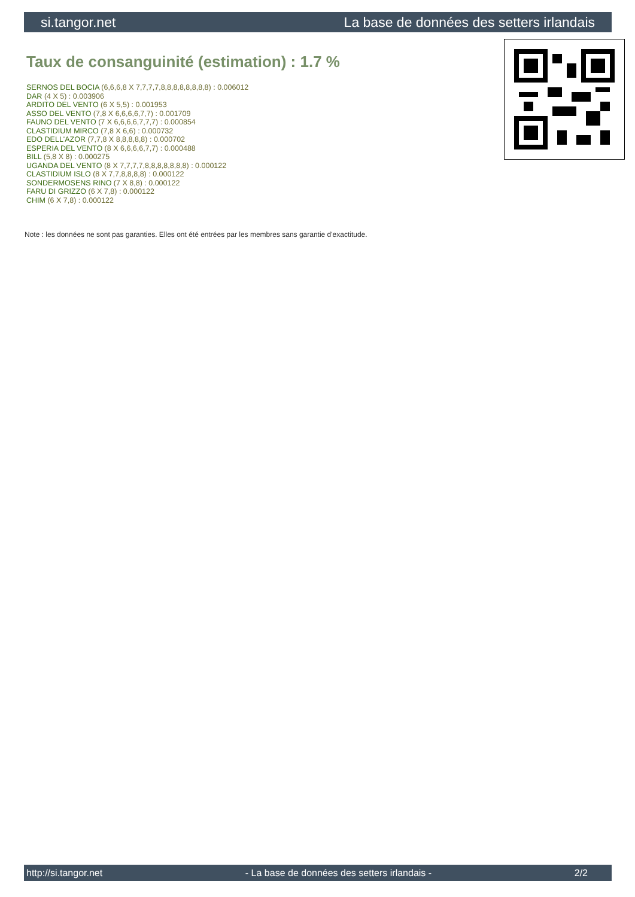si.tangor.net La base de données des setters irlandais
Taux de consanguinité (estimation) : 1.7 %
SERNOS DEL BOCIA (6,6,6,8 X 7,7,7,7,8,8,8,8,8,8,8,8) : 0.006012
DAR (4 X 5) : 0.003906
ARDITO DEL VENTO (6 X 5,5) : 0.001953
ASSO DEL VENTO (7,8 X 6,6,6,6,7,7) : 0.001709
FAUNO DEL VENTO (7 X 6,6,6,6,7,7,7) : 0.000854
CLASTIDIUM MIRCO (7,8 X 6,6) : 0.000732
EDO DELL'AZOR (7,7,8 X 8,8,8,8,8) : 0.000702
ESPERIA DEL VENTO (8 X 6,6,6,6,7,7) : 0.000488
BILL (5,8 X 8) : 0.000275
UGANDA DEL VENTO (8 X 7,7,7,7,8,8,8,8,8,8,8) : 0.000122
CLASTIDIUM ISLO (8 X 7,7,8,8,8,8) : 0.000122
SONDERMOSENS RINO (7 X 8,8) : 0.000122
FARU DI GRIZZO (6 X 7,8) : 0.000122
CHIM (6 X 7,8) : 0.000122
Note : les données ne sont pas garanties. Elles ont été entrées par les membres sans garantie d'exactitude.
http://si.tangor.net - La base de données des setters irlandais - 2/2